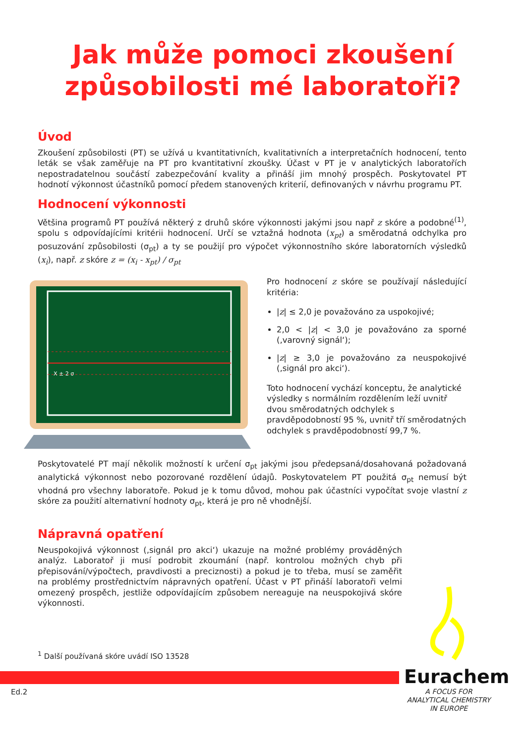Jak může pomoci zkoušení
způsobilosti mé laboratoři?
Úvod
Zkoušení způsobilosti (PT) se užívá u kvantitativních, kvalitativních a interpretačních hodnocení, tento leták se však zaměřuje na PT pro kvantitativní zkoušky. Účast v PT je v analytických laboratořích nepostradatelnou součástí zabezpečování kvality a přináší jim mnohý prospěch. Poskytovatel PT hodnotí výkonnost účastníků pomocí předem stanovených kriterií, definovaných v návrhu programu PT.
Hodnocení výkonnosti
Většina programů PT používá některý z druhů skóre výkonnosti jakými jsou např z skóre a podobné<sup>(1)</sup>, spolu s odpovídajícími kritérii hodnocení. Určí se vztažná hodnota (x<sub>pt</sub>) a směrodatná odchylka pro posuzování způsobilosti (σ<sub>pt</sub>) a ty se použijí pro výpočet výkonnostního skóre laboratorních výsledků (x<sub>i</sub>), např. z skóre z = (x<sub>i</sub> - x<sub>pt</sub>) / σ<sub>pt</sub>
X ± 2 σ
Pro hodnocení z skóre se používají následující kritéria:
|z| ≤ 2,0 je považováno za uspokojivé;
2,0 < |z| < 3,0 je považováno za sporné (‚varovný signál‘);
|z| ≥ 3,0 je považováno za neuspokojivé (‚signál pro akci‘).
Toto hodnocení vychází konceptu, že analytické výsledky s normálním rozdělením leží uvnitř dvou směrodatných odchylek s pravděpodobností 95 %, uvnitř tří směrodatných odchylek s pravděpodobností 99,7 %.
Poskytovatelé PT mají několik možností k určení σ<sub>pt</sub> jakými jsou předepsaná/dosahovaná požadovaná analytická výkonnost nebo pozorované rozdělení údajů. Poskytovatelem PT použitá σ<sub>pt</sub> nemusí být vhodná pro všechny laboratoře. Pokud je k tomu důvod, mohou pak účastníci vypočítat svoje vlastní z skóre za použití alternativní hodnoty σ<sub>pt</sub>, která je pro ně vhodnější.
Nápravná opatření
Neuspokojivá výkonnost (‚signál pro akci‘) ukazuje na možné problémy prováděných analýz. Laboratoř ji musí podrobit zkoumání (např. kontrolou možných chyb při přepisování/výpočtech, pravdivosti a preciznosti) a pokud je to třeba, musí se zaměřit na problémy prostřednictvím nápravných opatření. Účast v PT přináší laboratoři velmi omezený prospěch, jestliže odpovídajícím způsobem nereaguje na neuspokojivá skóre výkonnosti.
<sup>1</sup> Další používaná skóre uvádí ISO 13528
Ed.2
Eurachem
A FOCUS FOR
ANALYTICAL CHEMISTRY
IN EUROPE